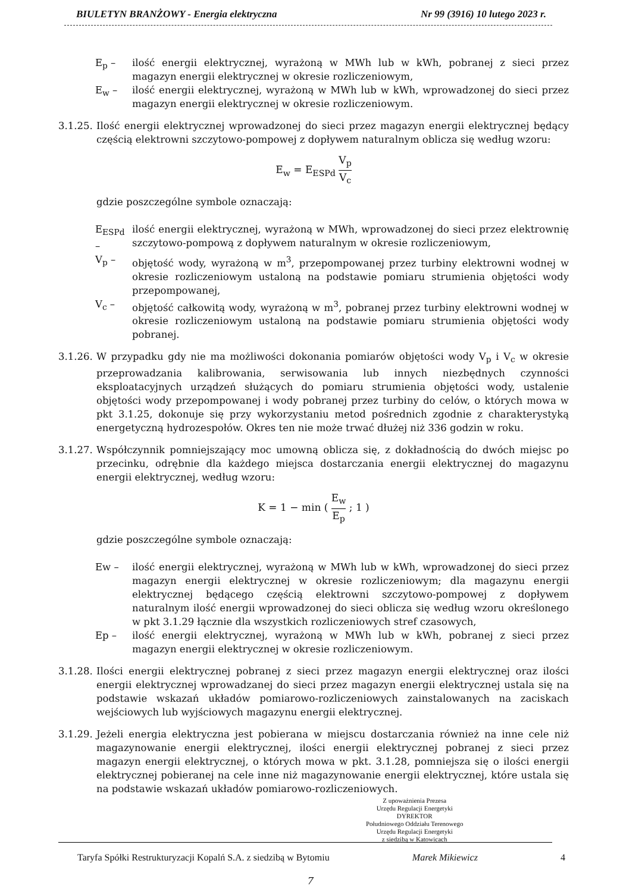BIULETYN BRANŻOWY - Energia elektryczna Nr 99 (3916) 10 lutego 2023 r.
E<sub>p</sub> – ilość energii elektrycznej, wyrażoną w MWh lub w kWh, pobranej z sieci przez magazyn energii elektrycznej w okresie rozliczeniowym,
E<sub>w</sub> – ilość energii elektrycznej, wyrażoną w MWh lub w kWh, wprowadzonej do sieci przez magazyn energii elektrycznej w okresie rozliczeniowym.
3.1.25.
Ilość energii elektrycznej wprowadzonej do sieci przez magazyn energii elektrycznej będący częścią elektrowni szczytowo-pompowej z dopływem naturalnym oblicza się według wzoru:
E<sub>w</sub> = E<sub>ESPd</sub> V<sub>p</sub> V<sub>c</sub>
gdzie poszczególne symbole oznaczają:
E<sub>ESPd</sub> –
ilość energii elektrycznej, wyrażoną w MWh, wprowadzonej do sieci przez elektrownię szczytowo-pompową z dopływem naturalnym w okresie rozliczeniowym,
V<sub>p</sub> – objętość wody, wyrażoną w m<sup>3</sup>, przepompowanej przez turbiny elektrowni wodnej w okresie rozliczeniowym ustaloną na podstawie pomiaru strumienia objętości wody przepompowanej,
V<sub>c</sub> – objętość całkowitą wody, wyrażoną w m<sup>3</sup>, pobranej przez turbiny elektrowni wodnej w okresie rozliczeniowym ustaloną na podstawie pomiaru strumienia objętości wody pobranej.
3.1.26.
W przypadku gdy nie ma możliwości dokonania pomiarów objętości wody V<sub>p</sub> i V<sub>c</sub> w okresie przeprowadzania kalibrowania, serwisowania lub innych niezbędnych czynności eksploatacyjnych urządzeń służących do pomiaru strumienia objętości wody, ustalenie objętości wody przepompowanej i wody pobranej przez turbiny do celów, o których mowa w pkt 3.1.25, dokonuje się przy wykorzystaniu metod pośrednich zgodnie z charakterystyką energetyczną hydrozespołów. Okres ten nie może trwać dłużej niż 336 godzin w roku.
3.1.27.
Współczynnik pomniejszający moc umowną oblicza się, z dokładnością do dwóch miejsc po przecinku, odrębnie dla każdego miejsca dostarczania energii elektrycznej do magazynu energii elektrycznej, według wzoru:
K = 1 − min ( E<sub>w</sub> E<sub>p</sub> ; 1 )
gdzie poszczególne symbole oznaczają:
Ew – ilość energii elektrycznej, wyrażoną w MWh lub w kWh, wprowadzonej do sieci przez magazyn energii elektrycznej w okresie rozliczeniowym; dla magazynu energii elektrycznej będącego częścią elektrowni szczytowo-pompowej z dopływem naturalnym ilość energii wprowadzonej do sieci oblicza się według wzoru określonego w pkt 3.1.29 łącznie dla wszystkich rozliczeniowych stref czasowych,
Ep – ilość energii elektrycznej, wyrażoną w MWh lub w kWh, pobranej z sieci przez magazyn energii elektrycznej w okresie rozliczeniowym.
3.1.28.
Ilości energii elektrycznej pobranej z sieci przez magazyn energii elektrycznej oraz ilości energii elektrycznej wprowadzanej do sieci przez magazyn energii elektrycznej ustala się na podstawie wskazań układów pomiarowo-rozliczeniowych zainstalowanych na zaciskach wejściowych lub wyjściowych magazynu energii elektrycznej.
3.1.29.
Jeżeli energia elektryczna jest pobierana w miejscu dostarczania również na inne cele niż magazynowanie energii elektrycznej, ilości energii elektrycznej pobranej z sieci przez magazyn energii elektrycznej, o których mowa w pkt. 3.1.28, pomniejsza się o ilości energii elektrycznej pobieranej na cele inne niż magazynowanie energii elektrycznej, które ustala się na podstawie wskazań układów pomiarowo-rozliczeniowych.
Z upoważnienia Prezesa
Urzędu Regulacji Energetyki
DYREKTOR
Południowego Oddziału Terenowego
Urzędu Regulacji Energetyki
z siedzibą w Katowicach
Taryfa Spółki Restrukturyzacji Kopalń S.A. z siedzibą w Bytomiu Marek Mikiewicz 4
7